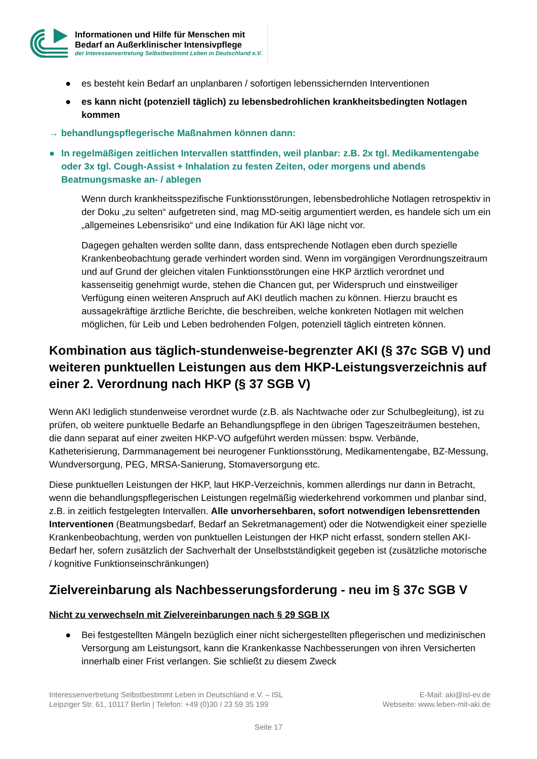Informationen und Hilfe für Menschen mit
Bedarf an Außerklinischer Intensivpflege
der Interessenvertretung Selbstbestimmt Leben in Deutschland e.V.
● es besteht kein Bedarf an unplanbaren / sofortigen lebenssichernden Interventionen
● es kann nicht (potenziell täglich) zu lebensbedrohlichen krankheitsbedingten Notlagen kommen
→ behandlungspflegerische Maßnahmen können dann:
● In regelmäßigen zeitlichen Intervallen stattfinden, weil planbar: z.B. 2x tgl. Medikamentengabe oder 3x tgl. Cough-Assist + Inhalation zu festen Zeiten, oder morgens und abends Beatmungsmaske an- / ablegen
Wenn durch krankheitsspezifische Funktionsstörungen, lebensbedrohliche Notlagen retrospektiv in der Doku „zu selten“ aufgetreten sind, mag MD-seitig argumentiert werden, es handele sich um ein „allgemeines Lebensrisiko“ und eine Indikation für AKI läge nicht vor.
Dagegen gehalten werden sollte dann, dass entsprechende Notlagen eben durch spezielle Krankenbeobachtung gerade verhindert worden sind. Wenn im vorgängigen Verordnungszeitraum und auf Grund der gleichen vitalen Funktionsstörungen eine HKP ärztlich verordnet und kassenseitig genehmigt wurde, stehen die Chancen gut, per Widerspruch und einstweiliger Verfügung einen weiteren Anspruch auf AKI deutlich machen zu können. Hierzu braucht es aussagekräftige ärztliche Berichte, die beschreiben, welche konkreten Notlagen mit welchen möglichen, für Leib und Leben bedrohenden Folgen, potenziell täglich eintreten können.
Kombination aus täglich-stundenweise-begrenzter AKI (§ 37c SGB V) und weiteren punktuellen Leistungen aus dem HKP-Leistungsverzeichnis auf einer 2. Verordnung nach HKP (§ 37 SGB V)
Wenn AKI lediglich stundenweise verordnet wurde (z.B. als Nachtwache oder zur Schulbegleitung), ist zu prüfen, ob weitere punktuelle Bedarfe an Behandlungspflege in den übrigen Tageszeiträumen bestehen, die dann separat auf einer zweiten HKP-VO aufgeführt werden müssen: bspw. Verbände, Katheterisierung, Darmmanagement bei neurogener Funktionsstörung, Medikamentengabe, BZ-Messung, Wundversorgung, PEG, MRSA-Sanierung, Stomaversorgung etc.
Diese punktuellen Leistungen der HKP, laut HKP-Verzeichnis, kommen allerdings nur dann in Betracht, wenn die behandlungspflegerischen Leistungen regelmäßig wiederkehrend vorkommen und planbar sind, z.B. in zeitlich festgelegten Intervallen. Alle unvorhersehbaren, sofort notwendigen lebensrettenden Interventionen (Beatmungsbedarf, Bedarf an Sekretmanagement) oder die Notwendigkeit einer spezielle Krankenbeobachtung, werden von punktuellen Leistungen der HKP nicht erfasst, sondern stellen AKI-Bedarf her, sofern zusätzlich der Sachverhalt der Unselbstständigkeit gegeben ist (zusätzliche motorische / kognitive Funktionseinschränkungen)
Zielvereinbarung als Nachbesserungsforderung - neu im § 37c SGB V
Nicht zu verwechseln mit Zielvereinbarungen nach § 29 SGB IX
● Bei festgestellten Mängeln bezüglich einer nicht sichergestellten pflegerischen und medizinischen Versorgung am Leistungsort, kann die Krankenkasse Nachbesserungen von ihren Versicherten innerhalb einer Frist verlangen. Sie schließt zu diesem Zweck
Interessenvertretung Selbstbestimmt Leben in Deutschland e.V. – ISL
Leipziger Str. 61, 10117 Berlin | Telefon: +49 (0)30 / 23 59 35 199
E-Mail: aki@isl-ev.de
Webseite: www.leben-mit-aki.de
Seite 17